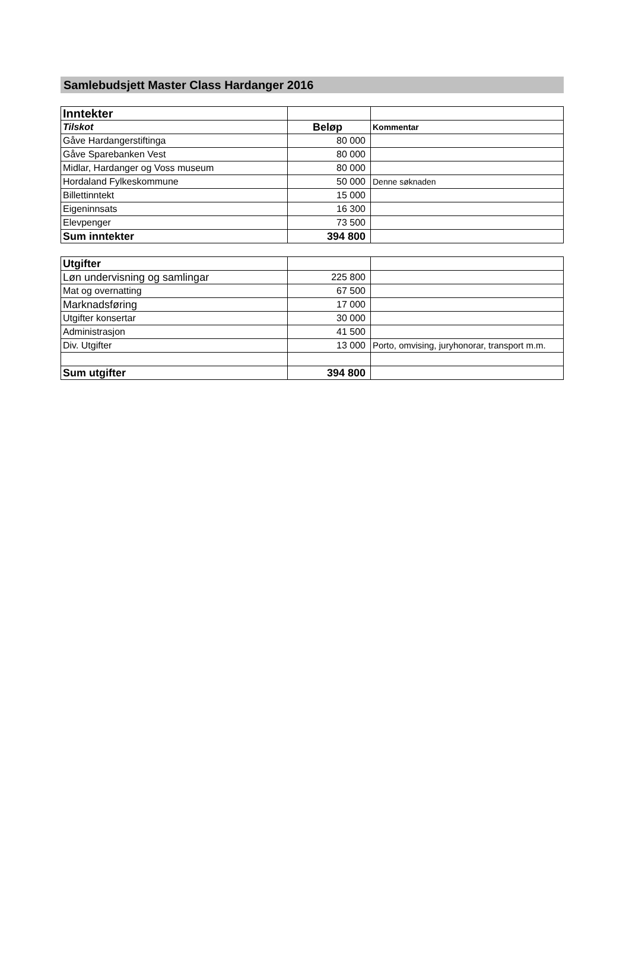Samlebudsjett Master Class Hardanger 2016
| Inntekter | | |
| Tilskot | Beløp | Kommentar |
| Gåve Hardangerstiftinga | 80 000 | |
| Gåve Sparebanken Vest | 80 000 | |
| Midlar, Hardanger og Voss museum | 80 000 | |
| Hordaland Fylkeskommune | 50 000 | Denne søknaden |
| Billettinntekt | 15 000 | |
| Eigeninnsats | 16 300 | |
| Elevpenger | 73 500 | |
| Sum inntekter | 394 800 | |
| Utgifter | | |
| Løn undervisning og samlingar | 225 800 | |
| Mat og overnatting | 67 500 | |
| Marknadsføring | 17 000 | |
| Utgifter konsertar | 30 000 | |
| Administrasjon | 41 500 | |
| Div. Utgifter | 13 000 | Porto, omvising, juryhonorar, transport m.m. |
| Sum utgifter | 394 800 | |